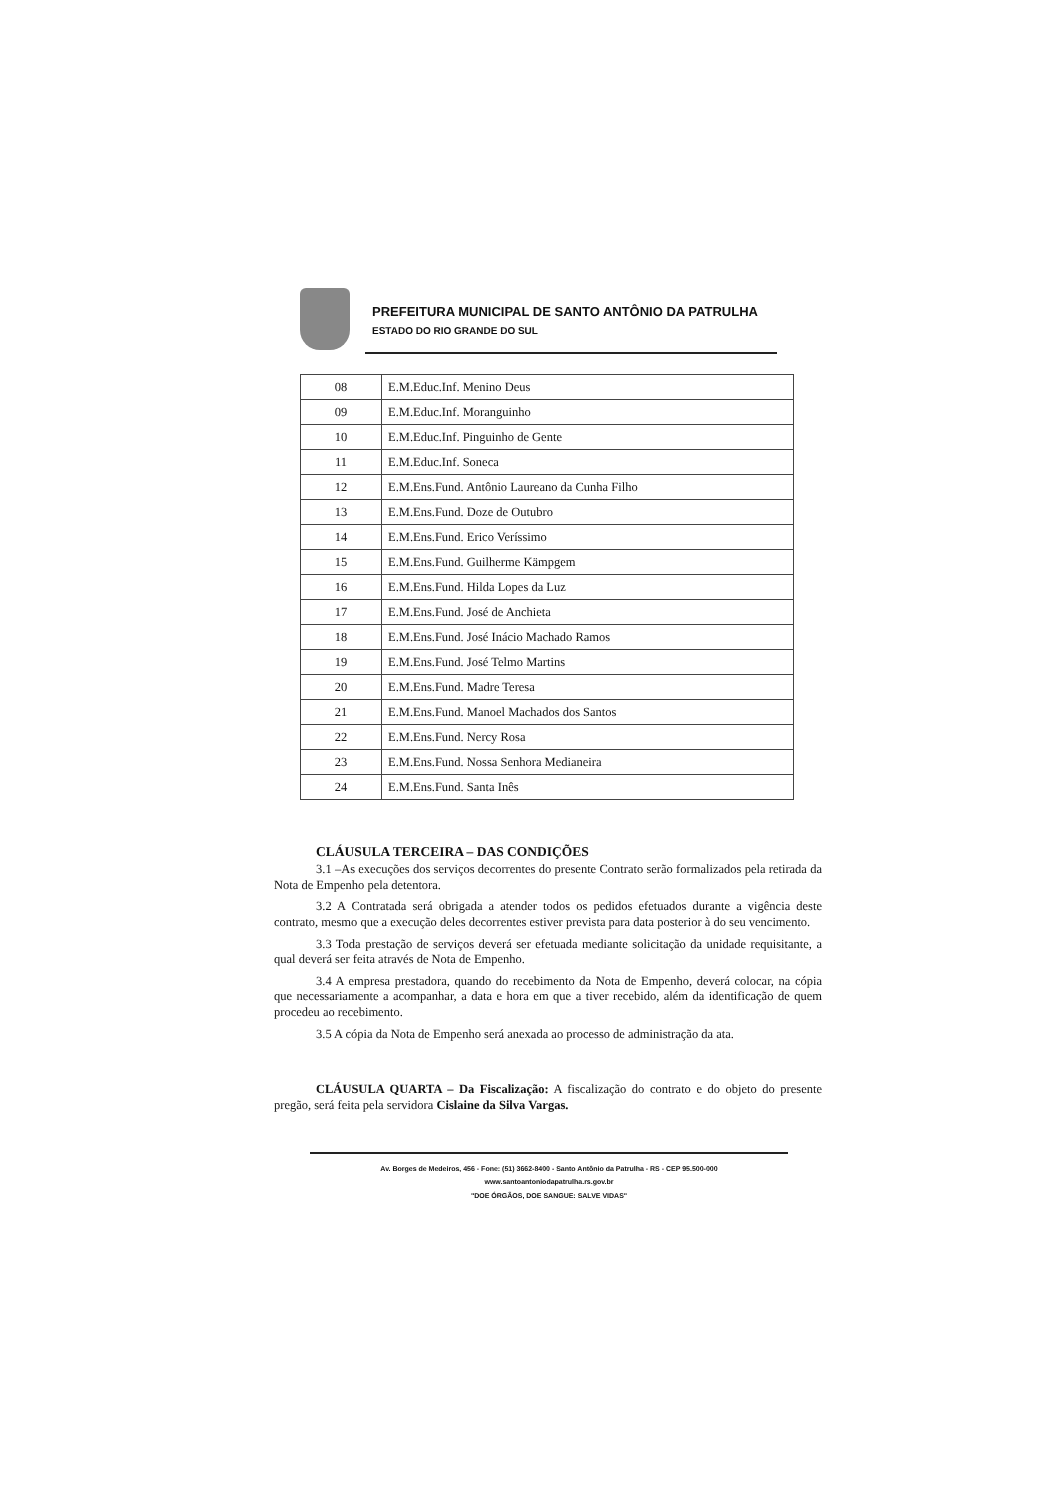PREFEITURA MUNICIPAL DE SANTO ANTÔNIO DA PATRULHA
ESTADO DO RIO GRANDE DO SUL
| 08 | E.M.Educ.Inf. Menino Deus |
| 09 | E.M.Educ.Inf. Moranguinho |
| 10 | E.M.Educ.Inf. Pinguinho de Gente |
| 11 | E.M.Educ.Inf. Soneca |
| 12 | E.M.Ens.Fund. Antônio Laureano da Cunha Filho |
| 13 | E.M.Ens.Fund. Doze de Outubro |
| 14 | E.M.Ens.Fund. Erico Veríssimo |
| 15 | E.M.Ens.Fund. Guilherme Kämpgem |
| 16 | E.M.Ens.Fund. Hilda Lopes da Luz |
| 17 | E.M.Ens.Fund. José de Anchieta |
| 18 | E.M.Ens.Fund. José Inácio Machado Ramos |
| 19 | E.M.Ens.Fund. José Telmo Martins |
| 20 | E.M.Ens.Fund. Madre Teresa |
| 21 | E.M.Ens.Fund. Manoel Machados dos Santos |
| 22 | E.M.Ens.Fund. Nercy Rosa |
| 23 | E.M.Ens.Fund. Nossa Senhora Medianeira |
| 24 | E.M.Ens.Fund. Santa Inês |
CLÁUSULA TERCEIRA – DAS CONDIÇÕES
3.1 –As execuções dos serviços decorrentes do presente Contrato serão formalizados pela retirada da Nota de Empenho pela detentora.
3.2 A Contratada será obrigada a atender todos os pedidos efetuados durante a vigência deste contrato, mesmo que a execução deles decorrentes estiver prevista para data posterior à do seu vencimento.
3.3 Toda prestação de serviços deverá ser efetuada mediante solicitação da unidade requisitante, a qual deverá ser feita através de Nota de Empenho.
3.4 A empresa prestadora, quando do recebimento da Nota de Empenho, deverá colocar, na cópia que necessariamente a acompanhar, a data e hora em que a tiver recebido, além da identificação de quem procedeu ao recebimento.
3.5 A cópia da Nota de Empenho será anexada ao processo de administração da ata.
CLÁUSULA QUARTA – Da Fiscalização: A fiscalização do contrato e do objeto do presente pregão, será feita pela servidora Cislaine da Silva Vargas.
Av. Borges de Medeiros, 456 - Fone: (51) 3662-8400 - Santo Antônio da Patrulha - RS - CEP 95.500-000
www.santoantoniodapatrulha.rs.gov.br
"DOE ÓRGÃOS, DOE SANGUE: SALVE VIDAS"